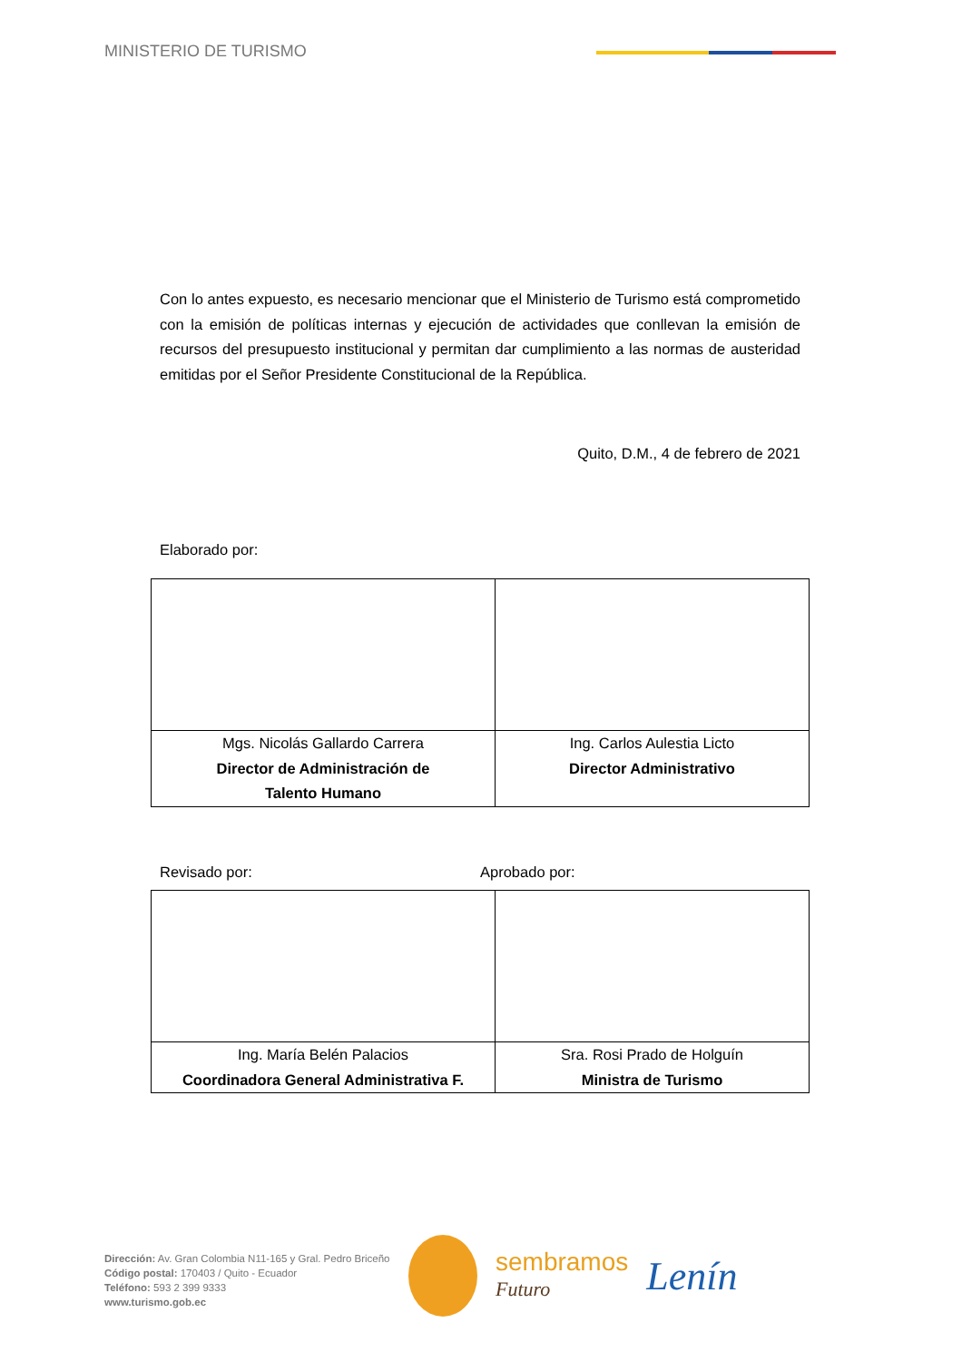MINISTERIO DE TURISMO
Con lo antes expuesto, es necesario mencionar que el Ministerio de Turismo está comprometido con la emisión de políticas internas y ejecución de actividades que conllevan la emisión de recursos del presupuesto institucional y permitan dar cumplimiento a las normas de austeridad emitidas por el Señor Presidente Constitucional de la República.
Quito, D.M., 4 de febrero de 2021
Elaborado por:
| Mgs. Nicolás Gallardo Carrera Director de Administración de Talento Humano | Ing. Carlos Aulestia Licto Director Administrativo |
Revisado por: Aprobado por:
| Ing. María Belén Palacios Coordinadora General Administrativa F. | Sra. Rosi Prado de Holguín Ministra de Turismo |
Dirección: Av. Gran Colombia N11-165 y Gral. Pedro Briceño
Código postal: 170403 / Quito - Ecuador
Teléfono: 593 2 399 9333
www.turismo.gob.ec
sembramos
Futuro
Lenín